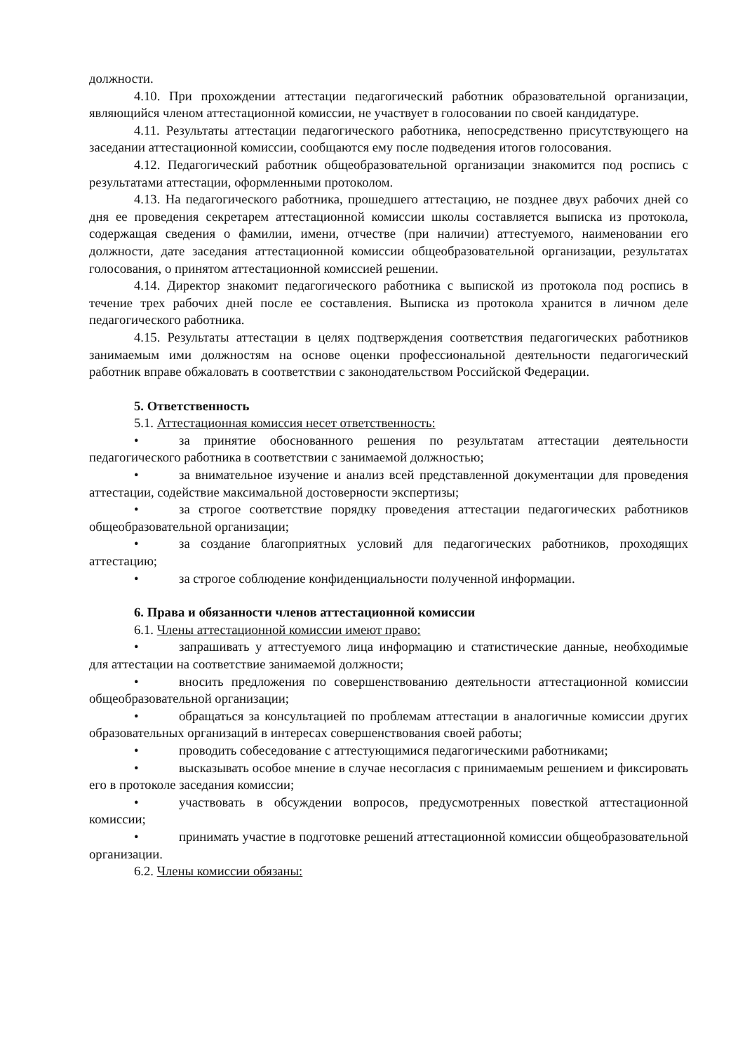должности.
4.10. При прохождении аттестации педагогический работник образовательной организации, являющийся членом аттестационной комиссии, не участвует в голосовании по своей кандидатуре.
4.11. Результаты аттестации педагогического работника, непосредственно присутствующего на заседании аттестационной комиссии, сообщаются ему после подведения итогов голосования.
4.12. Педагогический работник общеобразовательной организации знакомится под роспись с результатами аттестации, оформленными протоколом.
4.13. На педагогического работника, прошедшего аттестацию, не позднее двух рабочих дней со дня ее проведения секретарем аттестационной комиссии школы составляется выписка из протокола, содержащая сведения о фамилии, имени, отчестве (при наличии) аттестуемого, наименовании его должности, дате заседания аттестационной комиссии общеобразовательной организации, результатах голосования, о принятом аттестационной комиссией решении.
4.14. Директор знакомит педагогического работника с выпиской из протокола под роспись в течение трех рабочих дней после ее составления. Выписка из протокола хранится в личном деле педагогического работника.
4.15. Результаты аттестации в целях подтверждения соответствия педагогических работников занимаемым ими должностям на основе оценки профессиональной деятельности педагогический работник вправе обжаловать в соответствии с законодательством Российской Федерации.
5. Ответственность
5.1. Аттестационная комиссия несет ответственность:
• за принятие обоснованного решения по результатам аттестации деятельности педагогического работника в соответствии с занимаемой должностью;
• за внимательное изучение и анализ всей представленной документации для проведения аттестации, содействие максимальной достоверности экспертизы;
• за строгое соответствие порядку проведения аттестации педагогических работников общеобразовательной организации;
• за создание благоприятных условий для педагогических работников, проходящих аттестацию;
• за строгое соблюдение конфиденциальности полученной информации.
6. Права и обязанности членов аттестационной комиссии
6.1. Члены аттестационной комиссии имеют право:
• запрашивать у аттестуемого лица информацию и статистические данные, необходимые для аттестации на соответствие занимаемой должности;
• вносить предложения по совершенствованию деятельности аттестационной комиссии общеобразовательной организации;
• обращаться за консультацией по проблемам аттестации в аналогичные комиссии других образовательных организаций в интересах совершенствования своей работы;
• проводить собеседование с аттестующимися педагогическими работниками;
• высказывать особое мнение в случае несогласия с принимаемым решением и фиксировать его в протоколе заседания комиссии;
• участвовать в обсуждении вопросов, предусмотренных повесткой аттестационной комиссии;
• принимать участие в подготовке решений аттестационной комиссии общеобразовательной организации.
6.2. Члены комиссии обязаны: